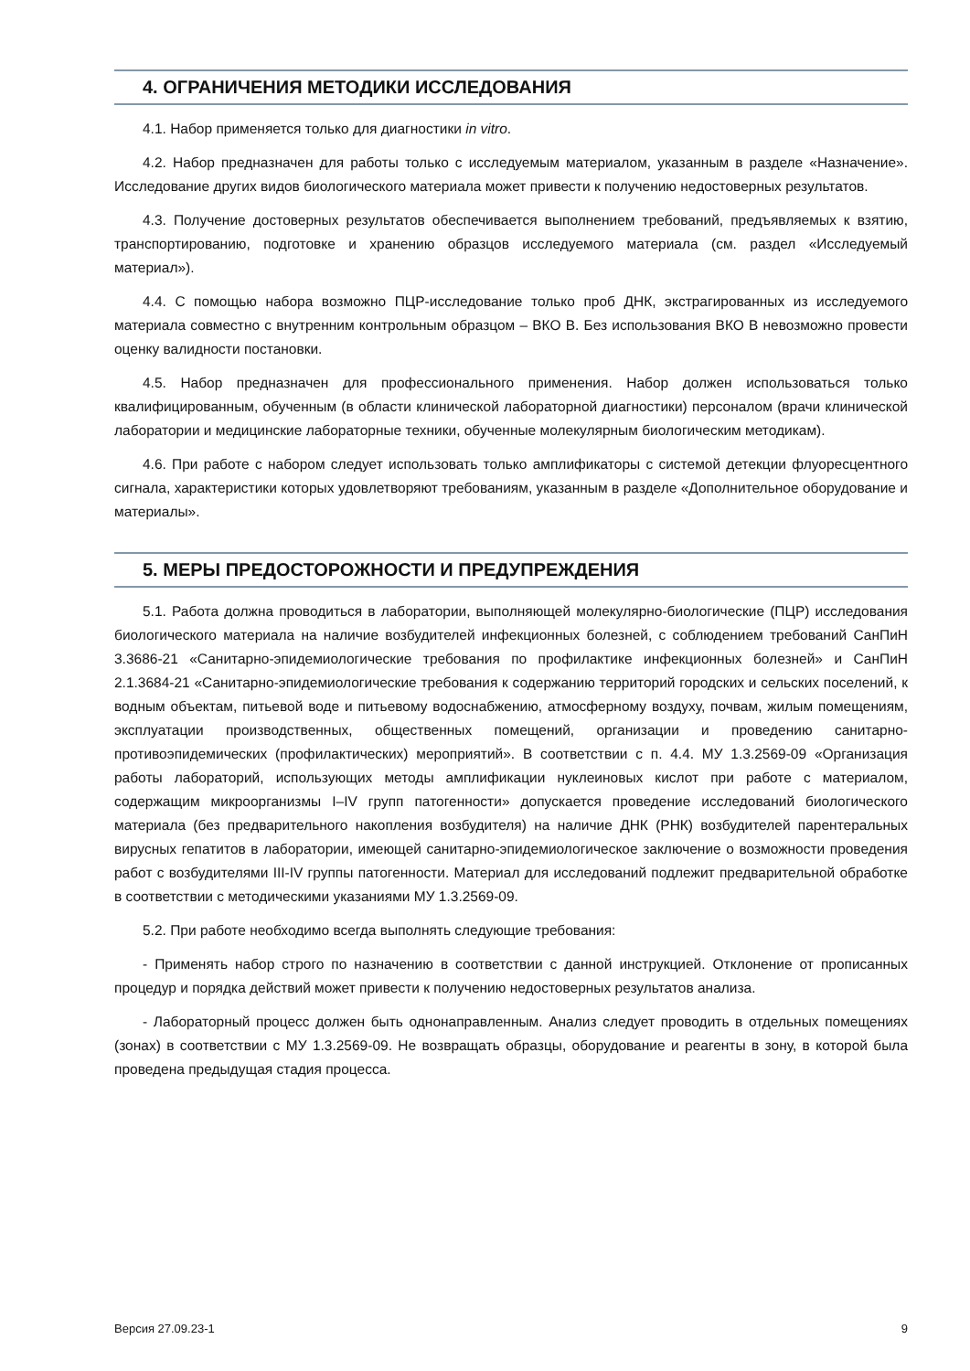4. ОГРАНИЧЕНИЯ МЕТОДИКИ ИССЛЕДОВАНИЯ
4.1. Набор применяется только для диагностики in vitro.
4.2. Набор предназначен для работы только с исследуемым материалом, указанным в разделе «Назначение». Исследование других видов биологического материала может привести к получению недостоверных результатов.
4.3. Получение достоверных результатов обеспечивается выполнением требований, предъявляемых к взятию, транспортированию, подготовке и хранению образцов исследуемого материала (см. раздел «Исследуемый материал»).
4.4. С помощью набора возможно ПЦР-исследование только проб ДНК, экстрагированных из исследуемого материала совместно с внутренним контрольным образцом – ВКО В. Без использования ВКО В невозможно провести оценку валидности постановки.
4.5. Набор предназначен для профессионального применения. Набор должен использоваться только квалифицированным, обученным (в области клинической лабораторной диагностики) персоналом (врачи клинической лаборатории и медицинские лабораторные техники, обученные молекулярным биологическим методикам).
4.6. При работе с набором следует использовать только амплификаторы с системой детекции флуоресцентного сигнала, характеристики которых удовлетворяют требованиям, указанным в разделе «Дополнительное оборудование и материалы».
5. МЕРЫ ПРЕДОСТОРОЖНОСТИ И ПРЕДУПРЕЖДЕНИЯ
5.1. Работа должна проводиться в лаборатории, выполняющей молекулярно-биологические (ПЦР) исследования биологического материала на наличие возбудителей инфекционных болезней, с соблюдением требований СанПиН 3.3686-21 «Санитарно-эпидемиологические требования по профилактике инфекционных болезней» и СанПиН 2.1.3684-21 «Санитарно-эпидемиологические требования к содержанию территорий городских и сельских поселений, к водным объектам, питьевой воде и питьевому водоснабжению, атмосферному воздуху, почвам, жилым помещениям, эксплуатации производственных, общественных помещений, организации и проведению санитарно-противоэпидемических (профилактических) мероприятий». В соответствии с п. 4.4. МУ 1.3.2569-09 «Организация работы лабораторий, использующих методы амплификации нуклеиновых кислот при работе с материалом, содержащим микроорганизмы I–IV групп патогенности» допускается проведение исследований биологического материала (без предварительного накопления возбудителя) на наличие ДНК (РНК) возбудителей парентеральных вирусных гепатитов в лаборатории, имеющей санитарно-эпидемиологическое заключение о возможности проведения работ с возбудителями III-IV группы патогенности. Материал для исследований подлежит предварительной обработке в соответствии с методическими указаниями МУ 1.3.2569-09.
5.2. При работе необходимо всегда выполнять следующие требования:
- Применять набор строго по назначению в соответствии с данной инструкцией. Отклонение от прописанных процедур и порядка действий может привести к получению недостоверных результатов анализа.
- Лабораторный процесс должен быть однонаправленным. Анализ следует проводить в отдельных помещениях (зонах) в соответствии с МУ 1.3.2569-09. Не возвращать образцы, оборудование и реагенты в зону, в которой была проведена предыдущая стадия процесса.
Версия 27.09.23-1 9